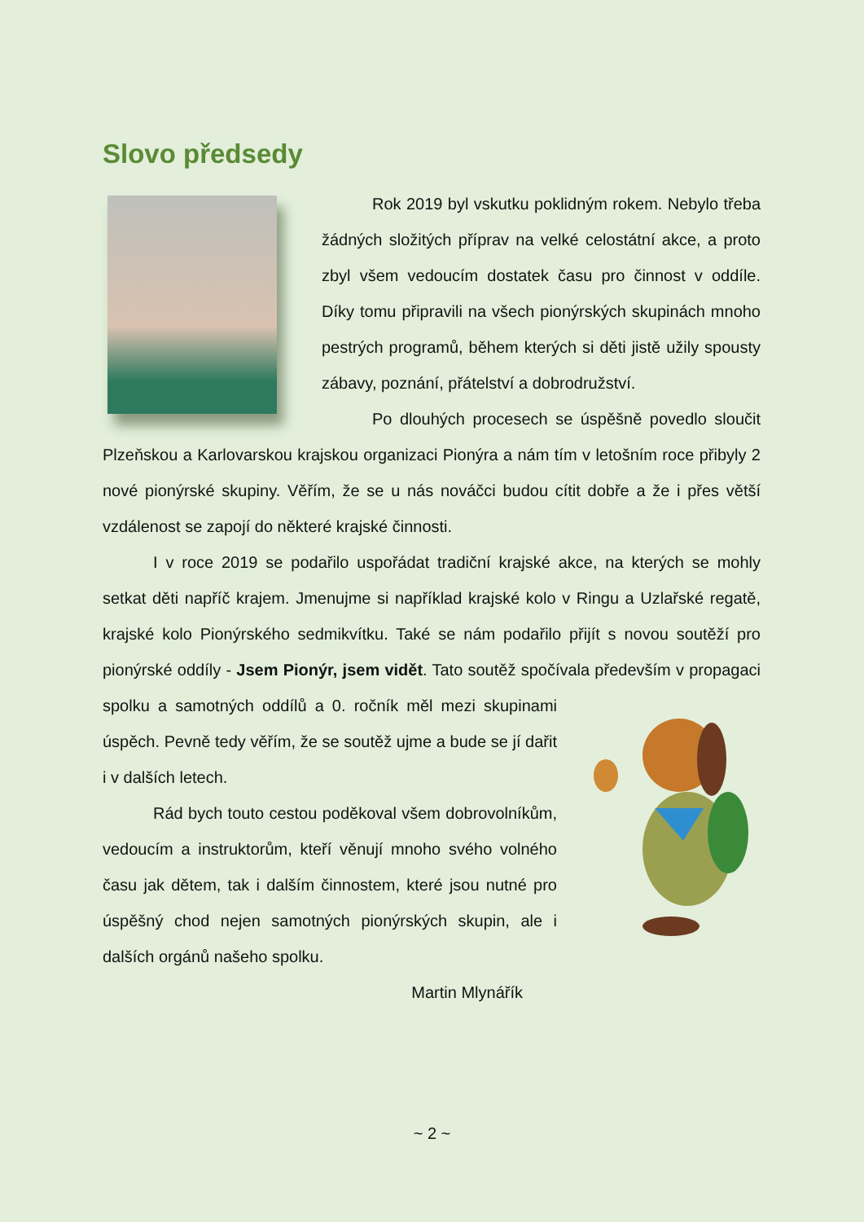Slovo předsedy
Rok 2019 byl vskutku poklidným rokem. Nebylo třeba žádných složitých příprav na velké celostátní akce, a proto zbyl všem vedoucím dostatek času pro činnost v oddíle. Díky tomu připravili na všech pionýrských skupinách mnoho pestrých programů, během kterých si děti jistě užily spousty zábavy, poznání, přátelství a dobrodružství.
Po dlouhých procesech se úspěšně povedlo sloučit Plzeňskou a Karlovarskou krajskou organizaci Pionýra a nám tím v letošním roce přibyly 2 nové pionýrské skupiny. Věřím, že se u nás nováčci budou cítit dobře a že i přes větší vzdálenost se zapojí do některé krajské činnosti.
I v roce 2019 se podařilo uspořádat tradiční krajské akce, na kterých se mohly setkat děti napříč krajem. Jmenujme si například krajské kolo v Ringu a Uzlařské regatě, krajské kolo Pionýrského sedmikvítku. Také se nám podařilo přijít s novou soutěží pro pionýrské oddíly - Jsem Pionýr, jsem vidět. Tato soutěž spočívala především v propagaci spolku a samotných oddílů a 0. ročník měl mezi skupinami úspěch. Pevně tedy věřím, že se soutěž ujme a bude se jí dařit i v dalších letech.
Rád bych touto cestou poděkoval všem dobrovolníkům, vedoucím a instruktorům, kteří věnují mnoho svého volného času jak dětem, tak i dalším činnostem, které jsou nutné pro úspěšný chod nejen samotných pionýrských skupin, ale i dalších orgánů našeho spolku.
Martin Mlynářík
~ 2 ~